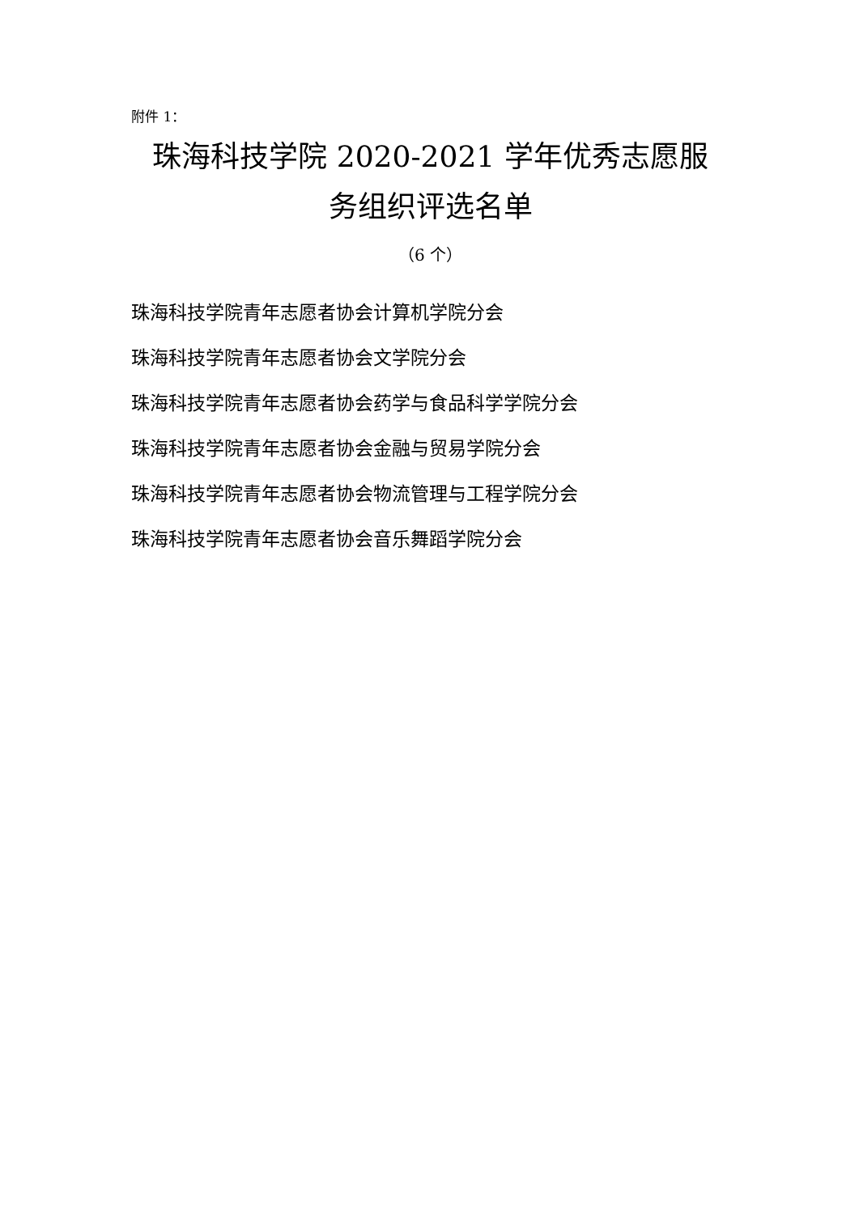附件 1：
珠海科技学院 2020-2021 学年优秀志愿服
务组织评选名单
（6 个）
珠海科技学院青年志愿者协会计算机学院分会
珠海科技学院青年志愿者协会文学院分会
珠海科技学院青年志愿者协会药学与食品科学学院分会
珠海科技学院青年志愿者协会金融与贸易学院分会
珠海科技学院青年志愿者协会物流管理与工程学院分会
珠海科技学院青年志愿者协会音乐舞蹈学院分会